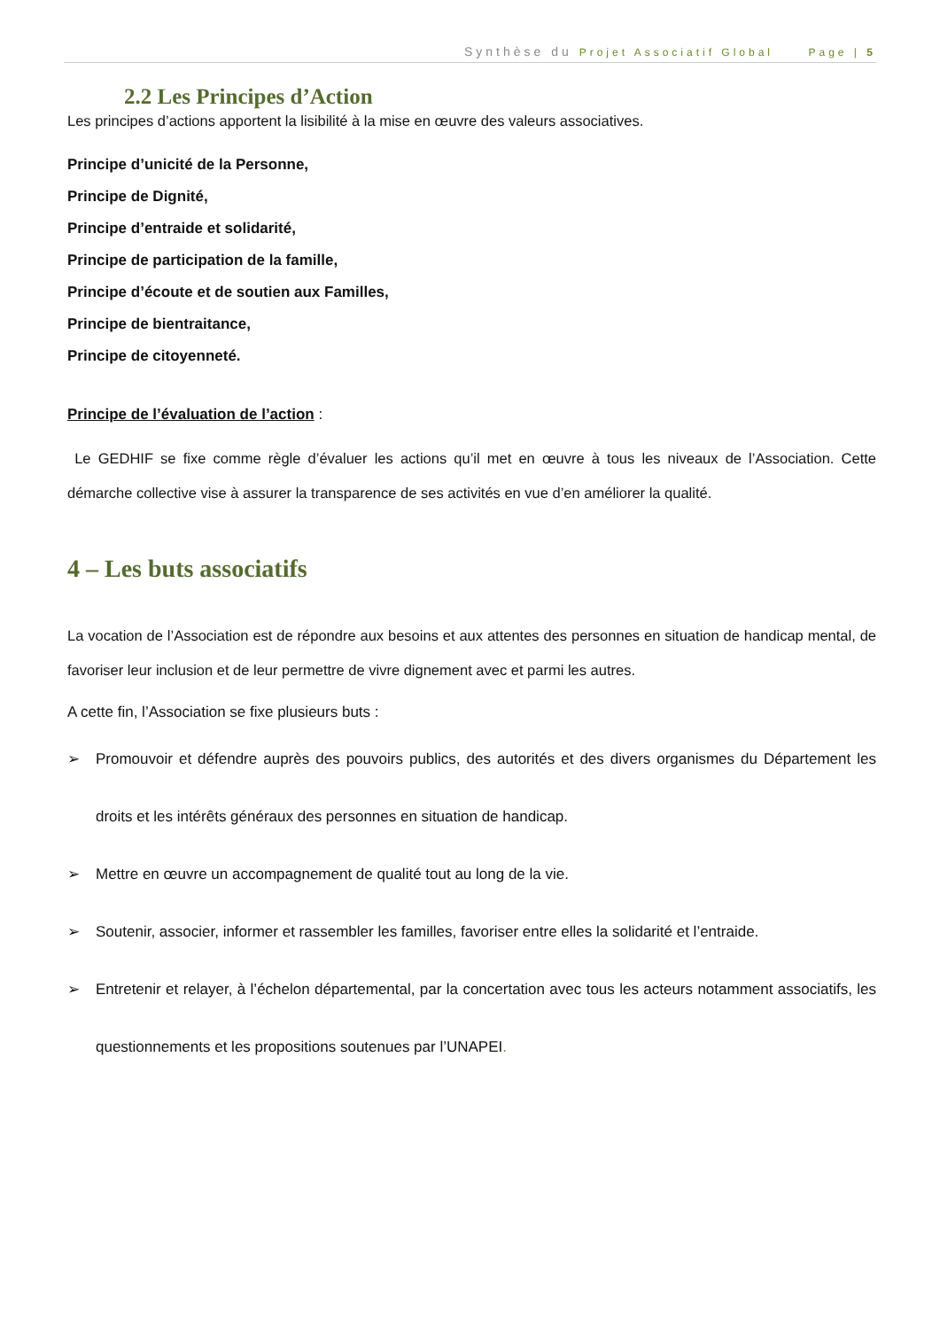Synthèse du Projet Associatif Global Page | 5
2.2 Les Principes d’Action
Les principes d’actions apportent la lisibilité à la mise en œuvre des valeurs associatives.
Principe d’unicité de la Personne,
Principe de Dignité,
Principe d’entraide et solidarité,
Principe de participation de la famille,
Principe d’écoute et de soutien aux Familles,
Principe de bientraitance,
Principe de citoyenneté.
Principe de l’évaluation de l’action :
Le GEDHIF se fixe comme règle d’évaluer les actions qu’il met en œuvre à tous les niveaux de l’Association. Cette démarche collective vise à assurer la transparence de ses activités en vue d’en améliorer la qualité.
4 – Les buts associatifs
La vocation de l’Association est de répondre aux besoins et aux attentes des personnes en situation de handicap mental, de favoriser leur inclusion et de leur permettre de vivre dignement avec et parmi les autres.
A cette fin, l’Association se fixe plusieurs buts :
➢ Promouvoir et défendre auprès des pouvoirs publics, des autorités et des divers organismes du Département les droits et les intérêts généraux des personnes en situation de handicap.
➢ Mettre en œuvre un accompagnement de qualité tout au long de la vie.
➢ Soutenir, associer, informer et rassembler les familles, favoriser entre elles la solidarité et l’entraide.
➢ Entretenir et relayer, à l’échelon départemental, par la concertation avec tous les acteurs notamment associatifs, les questionnements et les propositions soutenues par l’UNAPEI.